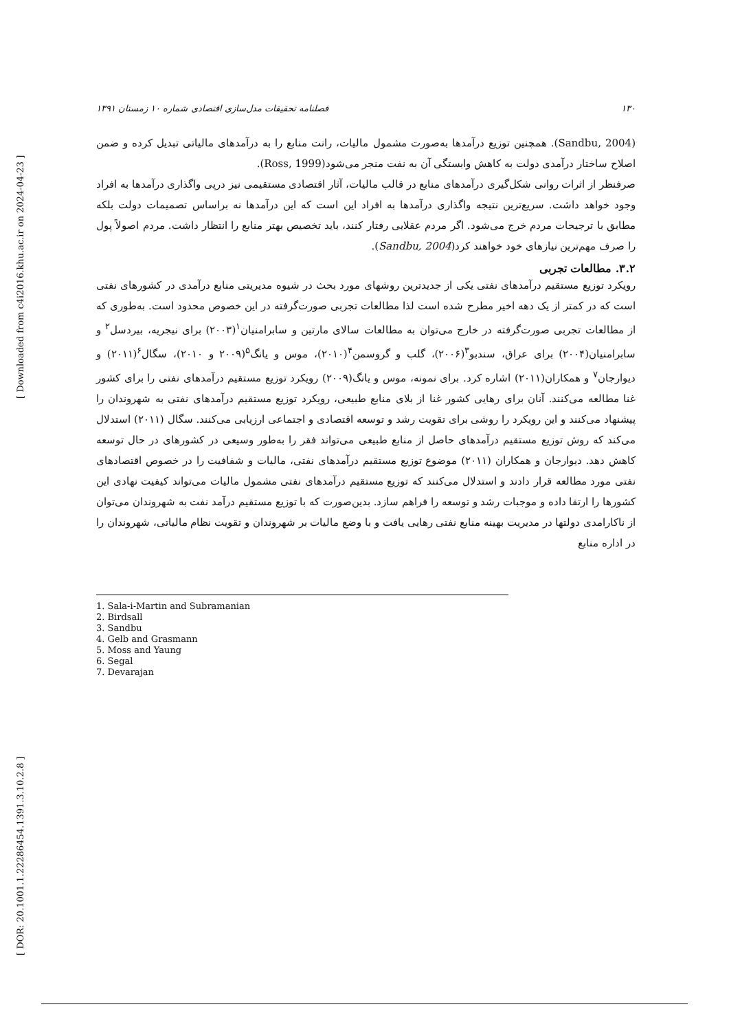[ Downloaded from c4i2016.khu.ac.ir on 2024-04-23 ]
[ DOR: 20.1001.1.22286454.1391.3.10.2.8 ]
۱۳۰ فصلنامه تحقیقات مدل‌سازی اقتصادی شماره ۱۰ زمستان ۱۳۹۱
(Sandbu, 2004). همچنین توزیع درآمدها به‌صورت مشمول مالیات، رانت منابع را به درآمدهای مالیاتی تبدیل کرده و ضمن اصلاح ساختار درآمدی دولت به کاهش وابستگی آن به نفت منجر می‌شود(Ross, 1999).
صرفنظر از اثرات روانی شکل‌گیری درآمدهای منابع در قالب مالیات، آثار اقتصادی مستقیمی نیز درپی واگذاری درآمدها به افراد وجود خواهد داشت. سریع‌ترین نتیجه واگذاری درآمدها به افراد این است که این درآمدها نه براساس تصمیمات دولت بلکه مطابق با ترجیحات مردم خرج می‌شود. اگر مردم عقلایی رفتار کنند، باید تخصیص بهتر منابع را انتظار داشت. مردم اصولاً پول را صرف مهم‌ترین نیازهای خود خواهند کرد(Sandbu, 2004).
۳.۲. مطالعات تجربی
رویکرد توزیع مستقیم درآمدهای نفتی یکی از جدیدترین روشهای مورد بحث در شیوه مدیریتی منابع درآمدی در کشورهای نفتی است که در کمتر از یک دهه اخیر مطرح شده است لذا مطالعات تجربی صورت‌گرفته در این خصوص محدود است. به‌طوری که از مطالعات تجربی صورت‌گرفته در خارج می‌توان به مطالعات سالای مارتین و سابرامنیان<sup>۱</sup>(۲۰۰۳) برای نیجریه، بیردسل<sup>۲</sup> و سابرامنیان(۲۰۰۴) برای عراق، سندبو<sup>۳</sup>(۲۰۰۶)، گلب و گروسمن<sup>۴</sup>(۲۰۱۰)، موس و یانگ<sup>۵</sup>(۲۰۰۹ و ۲۰۱۰)، سگال<sup>۶</sup>(۲۰۱۱) و دیوارجان<sup>۷</sup> و همکاران(۲۰۱۱) اشاره کرد. برای نمونه، موس و یانگ(۲۰۰۹) رویکرد توزیع مستقیم درآمدهای نفتی را برای کشور غنا مطالعه می‌کنند. آنان برای رهایی کشور غنا از بلای منابع طبیعی، رویکرد توزیع مستقیم درآمدهای نفتی به شهروندان را پیشنهاد می‌کنند و این رویکرد را روشی برای تقویت رشد و توسعه اقتصادی و اجتماعی ارزیابی می‌کنند. سگال (۲۰۱۱) استدلال می‌کند که روش توزیع مستقیم درآمدهای حاصل از منابع طبیعی می‌تواند فقر را به‌طور وسیعی در کشورهای در حال توسعه کاهش دهد. دیوارجان و همکاران (۲۰۱۱) موضوع توزیع مستقیم درآمدهای نفتی، مالیات و شفافیت را در خصوص اقتصادهای نفتی مورد مطالعه قرار دادند و استدلال می‌کنند که توزیع مستقیم درآمدهای نفتی مشمول مالیات می‌تواند کیفیت نهادی این کشورها را ارتقا داده و موجبات رشد و توسعه را فراهم سازد. بدین‌صورت که با توزیع مستقیم درآمد نفت به شهروندان می‌توان از ناکارامدی دولتها در مدیریت بهینه منابع نفتی رهایی یافت و با وضع مالیات بر شهروندان و تقویت نظام مالیاتی، شهروندان را در اداره منابع
1. Sala-i-Martin and Subramanian
2. Birdsall
3. Sandbu
4. Gelb and Grasmann
5. Moss and Yaung
6. Segal
7. Devarajan